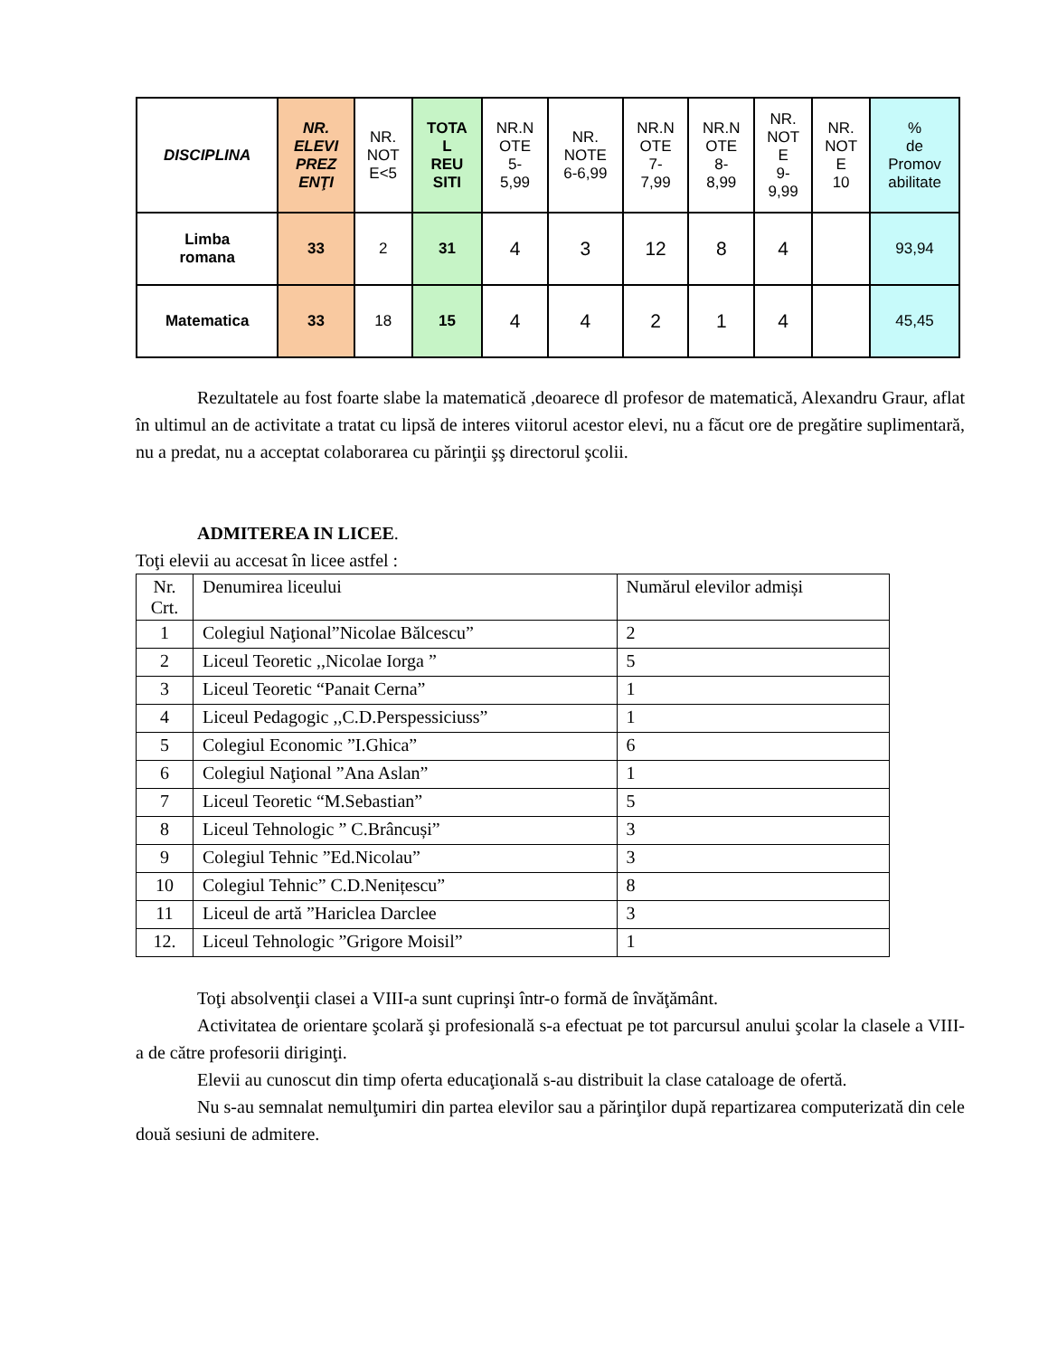| DISCIPLINA | NR. ELEVI PREZ ENŢI | NR. NOT E<5 | TOTA L REU SITI | NR.N OTE 5- 5,99 | NR. NOTE 6-6,99 | NR.N OTE 7- 7,99 | NR.N OTE 8- 8,99 | NR. NOT E 9- 9,99 | NR. NOT E 10 | % de Promov abilitate |
| --- | --- | --- | --- | --- | --- | --- | --- | --- | --- | --- |
| Limba romana | 33 | 2 | 31 | 4 | 3 | 12 | 8 | 4 | | 93,94 |
| Matematica | 33 | 18 | 15 | 4 | 4 | 2 | 1 | 4 | | 45,45 |
Rezultatele au fost foarte slabe la matematică ,deoarece dl profesor de matematică, Alexandru Graur, aflat în ultimul an de activitate a tratat cu lipsă de interes viitorul acestor elevi, nu a făcut ore de pregătire suplimentară, nu a predat, nu a acceptat colaborarea cu părinţii şş directorul şcolii.
ADMITEREA IN LICEE.
Toţi elevii au accesat în licee astfel :
| Nr. Crt. | Denumirea liceului | Numărul elevilor admiși |
| 1 | Colegiul Naţional”Nicolae Bălcescu” | 2 |
| 2 | Liceul Teoretic ,,Nicolae Iorga ” | 5 |
| 3 | Liceul Teoretic “Panait Cerna” | 1 |
| 4 | Liceul Pedagogic ,,C.D.Perspessiciuss” | 1 |
| 5 | Colegiul Economic ”I.Ghica” | 6 |
| 6 | Colegiul Naţional ”Ana Aslan” | 1 |
| 7 | Liceul Teoretic “M.Sebastian” | 5 |
| 8 | Liceul Tehnologic ” C.Brâncuși” | 3 |
| 9 | Colegiul Tehnic ”Ed.Nicolau” | 3 |
| 10 | Colegiul Tehnic” C.D.Nenițescu” | 8 |
| 11 | Liceul de artă ”Hariclea Darclee | 3 |
| 12. | Liceul Tehnologic ”Grigore Moisil” | 1 |
Toţi absolvenţii clasei a VIII-a sunt cuprinşi într-o formă de învăţământ.
Activitatea de orientare şcolară şi profesională s-a efectuat pe tot parcursul anului şcolar la clasele a VIII-a de către profesorii diriginţi.
Elevii au cunoscut din timp oferta educaţională s-au distribuit la clase cataloage de ofertă.
Nu s-au semnalat nemulţumiri din partea elevilor sau a părinţilor după repartizarea computerizată din cele două sesiuni de admitere.